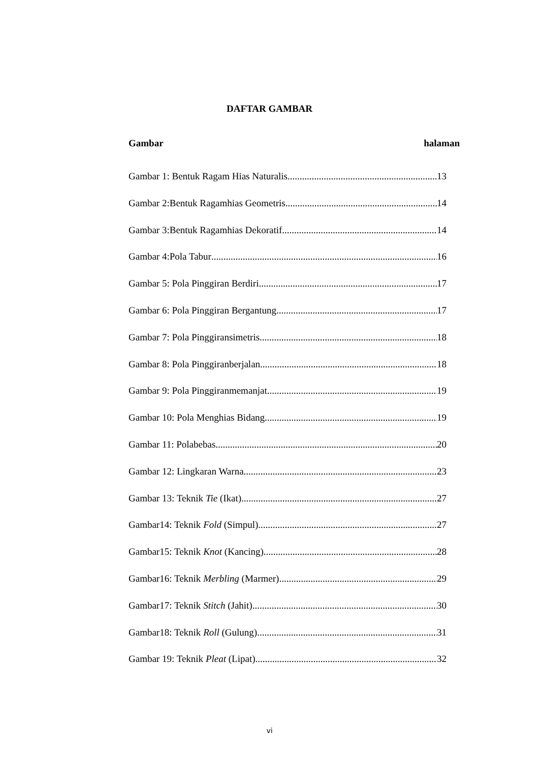DAFTAR GAMBAR
Gambar halaman
Gambar 1: Bentuk Ragam Hias Naturalis 13
Gambar 2:Bentuk Ragamhias Geometris 14
Gambar 3:Bentuk Ragamhias Dekoratif 14
Gambar 4:Pola Tabur 16
Gambar 5: Pola Pinggiran Berdiri 17
Gambar 6: Pola Pinggiran Bergantung 17
Gambar 7: Pola Pinggiransimetris 18
Gambar 8: Pola Pinggiranberjalan 18
Gambar 9: Pola Pinggiranmemanjat 19
Gambar 10: Pola Menghias Bidang 19
Gambar 11: Polabebas 20
Gambar 12: Lingkaran Warna 23
Gambar 13: Teknik Tie (Ikat) 27
Gambar14: Teknik Fold (Simpul) 27
Gambar15: Teknik Knot (Kancing) 28
Gambar16: Teknik Merbling (Marmer) 29
Gambar17: Teknik Stitch (Jahit) 30
Gambar18: Teknik Roll (Gulung) 31
Gambar 19: Teknik Pleat (Lipat) 32
vi